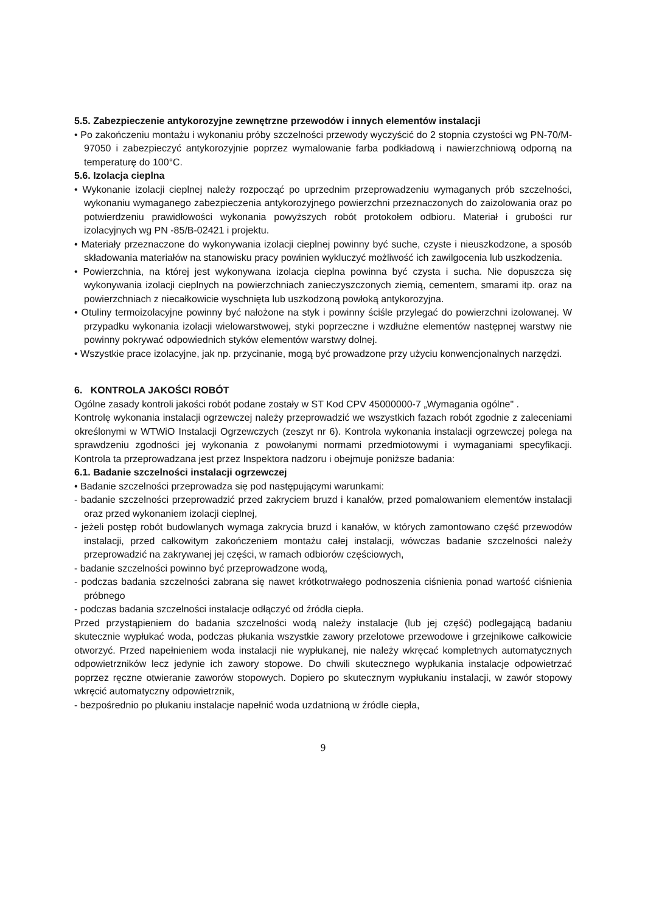5.5. Zabezpieczenie antykorozyjne zewnętrzne przewodów i innych elementów instalacji
• Po zakończeniu montażu i wykonaniu próby szczelności przewody wyczyścić do 2 stopnia czystości wg PN-70/M-97050 i zabezpieczyć antykorozyjnie poprzez wymalowanie farba podkładową i nawierzchniową odporną na temperaturę do 100°C.
5.6. Izolacja cieplna
• Wykonanie izolacji cieplnej należy rozpocząć po uprzednim przeprowadzeniu wymaganych prób szczelności, wykonaniu wymaganego zabezpieczenia antykorozyjnego powierzchni przeznaczonych do zaizolowania oraz po potwierdzeniu prawidłowości wykonania powyższych robót protokołem odbioru. Materiał i grubości rur izolacyjnych wg PN -85/B-02421 i projektu.
• Materiały przeznaczone do wykonywania izolacji cieplnej powinny być suche, czyste i nieuszkodzone, a sposób składowania materiałów na stanowisku pracy powinien wykluczyć możliwość ich zawilgocenia lub uszkodzenia.
• Powierzchnia, na której jest wykonywana izolacja cieplna powinna być czysta i sucha. Nie dopuszcza się wykonywania izolacji cieplnych na powierzchniach zanieczyszczonych ziemią, cementem, smarami itp. oraz na powierzchniach z niecałkowicie wyschnięta lub uszkodzoną powłoką antykorozyjna.
• Otuliny termoizolacyjne powinny być nałożone na styk i powinny ściśle przylegać do powierzchni izolowanej. W przypadku wykonania izolacji wielowarstwowej, styki poprzeczne i wzdłużne elementów następnej warstwy nie powinny pokrywać odpowiednich styków elementów warstwy dolnej.
• Wszystkie prace izolacyjne, jak np. przycinanie, mogą być prowadzone przy użyciu konwencjonalnych narzędzi.
6. KONTROLA JAKOŚCI ROBÓT
Ogólne zasady kontroli jakości robót podane zostały w ST Kod CPV 45000000-7 „Wymagania ogólne" .
Kontrolę wykonania instalacji ogrzewczej należy przeprowadzić we wszystkich fazach robót zgodnie z zaleceniami określonymi w WTWiO Instalacji Ogrzewczych (zeszyt nr 6). Kontrola wykonania instalacji ogrzewczej polega na sprawdzeniu zgodności jej wykonania z powołanymi normami przedmiotowymi i wymaganiami specyfikacji. Kontrola ta przeprowadzana jest przez Inspektora nadzoru i obejmuje poniższe badania:
6.1. Badanie szczelności instalacji ogrzewczej
• Badanie szczelności przeprowadza się pod następującymi warunkami:
- badanie szczelności przeprowadzić przed zakryciem bruzd i kanałów, przed pomalowaniem elementów instalacji oraz przed wykonaniem izolacji cieplnej,
- jeżeli postęp robót budowlanych wymaga zakrycia bruzd i kanałów, w których zamontowano część przewodów instalacji, przed całkowitym zakończeniem montażu całej instalacji, wówczas badanie szczelności należy przeprowadzić na zakrywanej jej części, w ramach odbiorów częściowych,
- badanie szczelności powinno być przeprowadzone wodą,
- podczas badania szczelności zabrana się nawet krótkotrwałego podnoszenia ciśnienia ponad wartość ciśnienia próbnego
- podczas badania szczelności instalacje odłączyć od źródła ciepła.
Przed przystąpieniem do badania szczelności wodą należy instalacje (lub jej część) podlegającą badaniu skutecznie wypłukać woda, podczas płukania wszystkie zawory przelotowe przewodowe i grzejnikowe całkowicie otworzyć. Przed napełnieniem woda instalacji nie wypłukanej, nie należy wkręcać kompletnych automatycznych odpowietrzników lecz jedynie ich zawory stopowe. Do chwili skutecznego wypłukania instalacje odpowietrzać poprzez ręczne otwieranie zaworów stopowych. Dopiero po skutecznym wypłukaniu instalacji, w zawór stopowy wkręcić automatyczny odpowietrznik,
- bezpośrednio po płukaniu instalacje napełnić woda uzdatnioną w źródle ciepła,
9